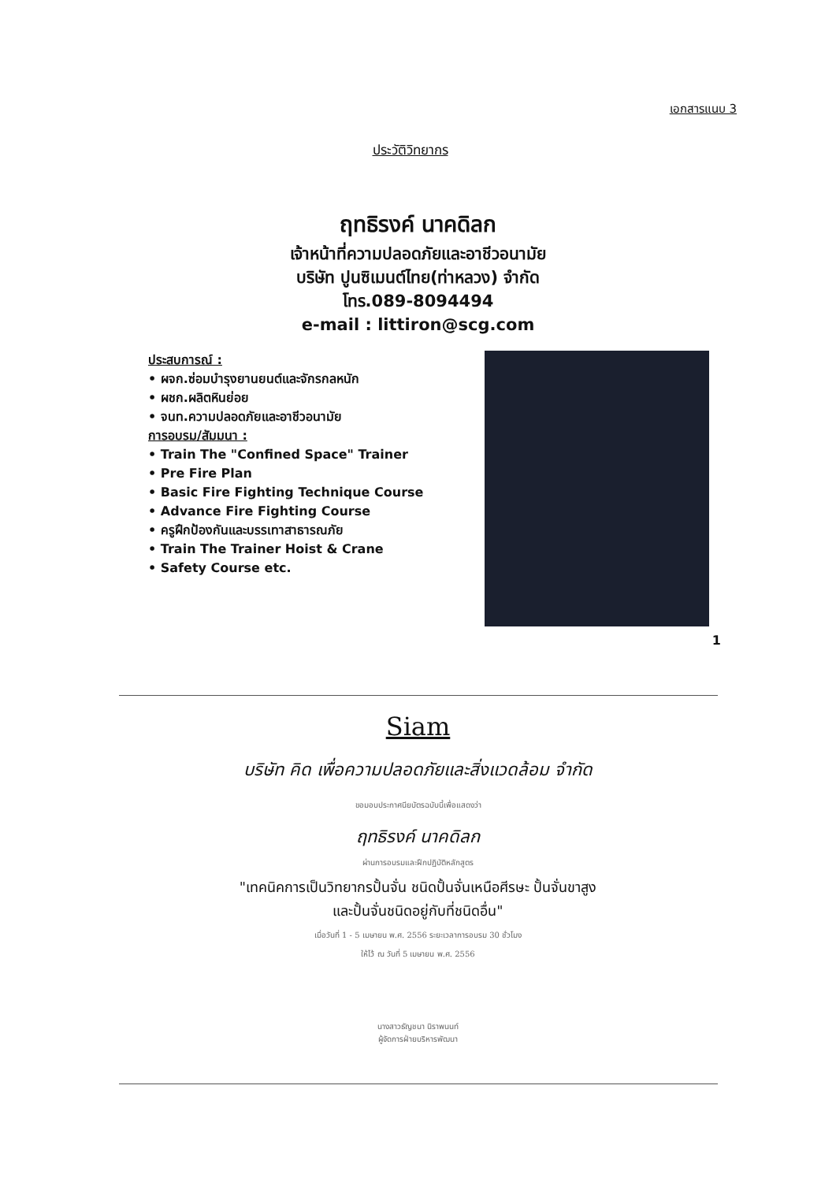เอกสารแนบ 3
ประวัติวิทยากร
ฤทธิรงค์ นาคดิลก
เจ้าหน้าที่ความปลอดภัยและอาชีวอนามัย
บริษัท ปูนซิเมนต์ไทย(ท่าหลวง) จำกัด
โทร.089-8094494
e-mail : littiron@scg.com
ประสบการณ์ :
• ผจก.ซ่อมบำรุงยานยนต์และจักรกลหนัก
• ผชก.ผลิตหินย่อย
• จนท.ความปลอดภัยและอาชีวอนามัย
การอบรม/สัมมนา :
• Train The "Confined Space" Trainer
• Pre Fire Plan
• Basic Fire Fighting Technique Course
• Advance Fire Fighting Course
• ครูฝึกป้องกันและบรรเทาสาธารณภัย
• Train The Trainer Hoist & Crane
• Safety Course etc.
1
Siam
บริษัท คิด เพื่อความปลอดภัยและสิ่งแวดล้อม จำกัด
ขอมอบประกาศนียบัตรฉบับนี้เพื่อแสดงว่า
ฤทธิรงค์ นาคดิลก
ผ่านการอบรมและฝึกปฏิบัติหลักสูตร
"เทคนิคการเป็นวิทยากรปั้นจั่น ชนิดปั้นจั่นเหนือศีรษะ ปั้นจั่นขาสูง
และปั้นจั่นชนิดอยู่กับที่ชนิดอื่น"
เมื่อวันที่ 1 - 5 เมษายน พ.ศ. 2556 ระยะเวลาการอบรม 30 ชั่วโมง
ให้ไว้ ณ วันที่ 5 เมษายน พ.ศ. 2556
นางสาวธัญชนา นิราพนนท์
ผู้จัดการฝ่ายบริหารพัฒนา